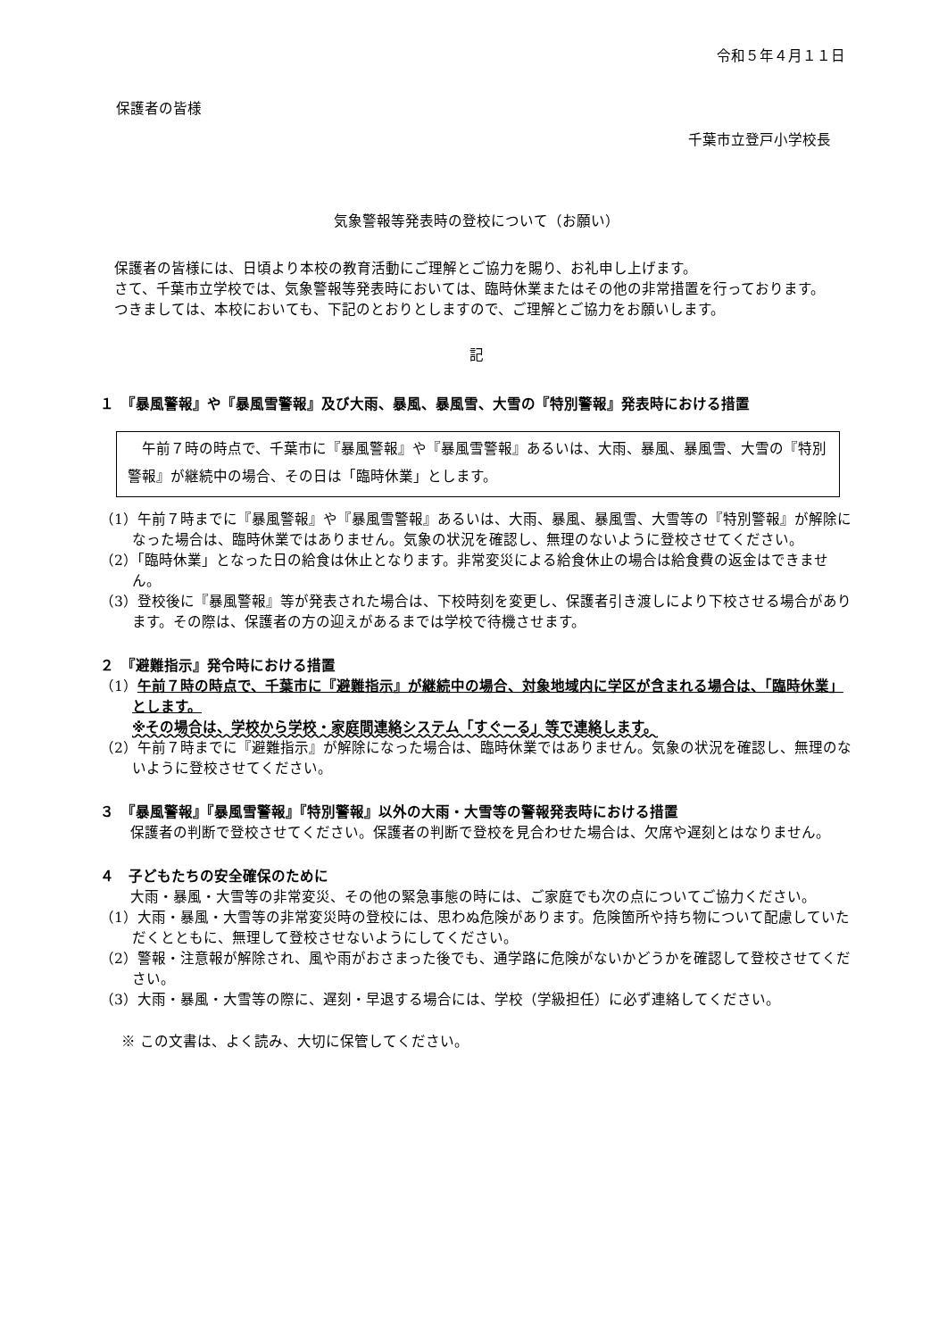令和５年４月１１日
保護者の皆様
千葉市立登戸小学校長
気象警報等発表時の登校について（お願い）
　保護者の皆様には、日頃より本校の教育活動にご理解とご協力を賜り、お礼申し上げます。
　さて、千葉市立学校では、気象警報等発表時においては、臨時休業またはその他の非常措置を行っております。
　つきましては、本校においても、下記のとおりとしますので、ご理解とご協力をお願いします。
記
１　『暴風警報』や『暴風雪警報』及び大雨、暴風、暴風雪、大雪の『特別警報』発表時における措置
　午前７時の時点で、千葉市に『暴風警報』や『暴風雪警報』あるいは、大雨、暴風、暴風雪、大雪の『特別警報』が継続中の場合、その日は「臨時休業」とします。
（1）午前７時までに『暴風警報』や『暴風雪警報』あるいは、大雨、暴風、暴風雪、大雪等の『特別警報』が解除になった場合は、臨時休業ではありません。気象の状況を確認し、無理のないように登校させてください。
（2）「臨時休業」となった日の給食は休止となります。非常変災による給食休止の場合は給食費の返金はできません。
（3）登校後に『暴風警報』等が発表された場合は、下校時刻を変更し、保護者引き渡しにより下校させる場合があります。その際は、保護者の方の迎えがあるまでは学校で待機させます。
２　『避難指示』発令時における措置
（1）午前７時の時点で、千葉市に『避難指示』が継続中の場合、対象地域内に学区が含まれる場合は、「臨時休業」とします。
※その場合は、学校から学校・家庭間連絡システム「すぐーる」等で連絡します。
（2）午前７時までに『避難指示』が解除になった場合は、臨時休業ではありません。気象の状況を確認し、無理のないように登校させてください。
３　『暴風警報』『暴風雪警報』『特別警報』以外の大雨・大雪等の警報発表時における措置
　保護者の判断で登校させてください。保護者の判断で登校を見合わせた場合は、欠席や遅刻とはなりません。
４　子どもたちの安全確保のために
　大雨・暴風・大雪等の非常変災、その他の緊急事態の時には、ご家庭でも次の点についてご協力ください。
（1）大雨・暴風・大雪等の非常変災時の登校には、思わぬ危険があります。危険箇所や持ち物について配慮していただくとともに、無理して登校させないようにしてください。
（2）警報・注意報が解除され、風や雨がおさまった後でも、通学路に危険がないかどうかを確認して登校させてください。
（3）大雨・暴風・大雪等の際に、遅刻・早退する場合には、学校（学級担任）に必ず連絡してください。
※ この文書は、よく読み、大切に保管してください。